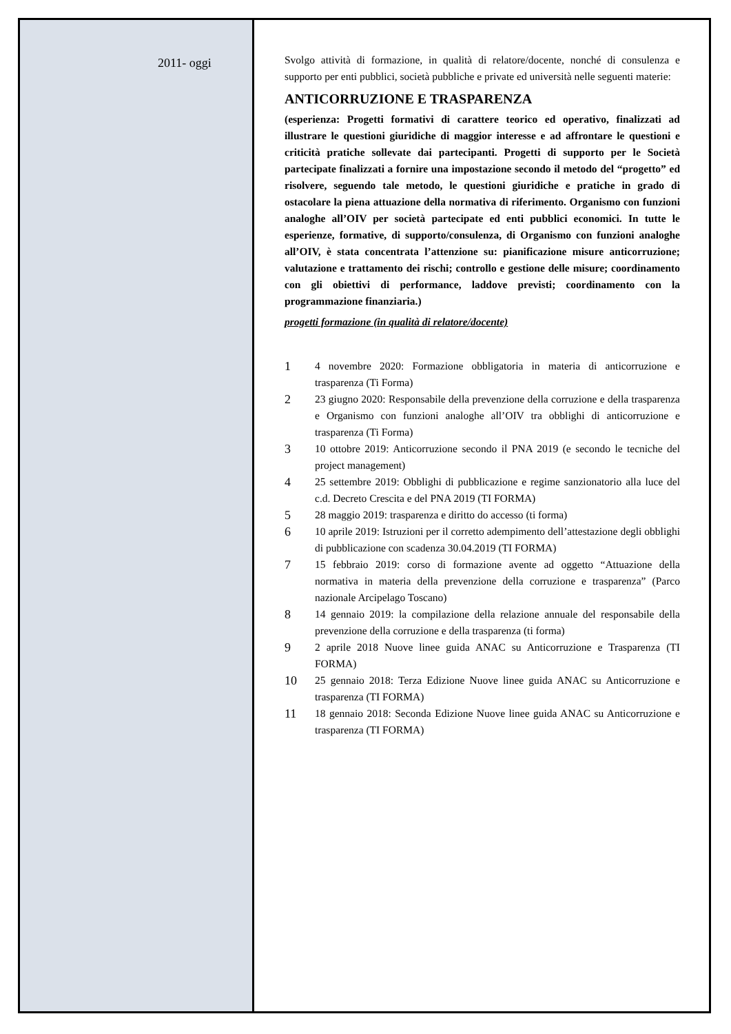2011- oggi
Svolgo attività di formazione, in qualità di relatore/docente, nonché di consulenza e supporto per enti pubblici, società pubbliche e private ed università nelle seguenti materie:
ANTICORRUZIONE E TRASPARENZA
(esperienza: Progetti formativi di carattere teorico ed operativo, finalizzati ad illustrare le questioni giuridiche di maggior interesse e ad affrontare le questioni e criticità pratiche sollevate dai partecipanti. Progetti di supporto per le Società partecipate finalizzati a fornire una impostazione secondo il metodo del “progetto” ed risolvere, seguendo tale metodo, le questioni giuridiche e pratiche in grado di ostacolare la piena attuazione della normativa di riferimento. Organismo con funzioni analoghe all’OIV per società partecipate ed enti pubblici economici. In tutte le esperienze, formative, di supporto/consulenza, di Organismo con funzioni analoghe all’OIV, è stata concentrata l’attenzione su: pianificazione misure anticorruzione; valutazione e trattamento dei rischi; controllo e gestione delle misure; coordinamento con gli obiettivi di performance, laddove previsti; coordinamento con la programmazione finanziaria.)
progetti formazione (in qualità di relatore/docente)
1 4 novembre 2020: Formazione obbligatoria in materia di anticorruzione e trasparenza (Ti Forma)
2 23 giugno 2020: Responsabile della prevenzione della corruzione e della trasparenza e Organismo con funzioni analoghe all’OIV tra obblighi di anticorruzione e trasparenza (Ti Forma)
3 10 ottobre 2019: Anticorruzione secondo il PNA 2019 (e secondo le tecniche del project management)
4 25 settembre 2019: Obblighi di pubblicazione e regime sanzionatorio alla luce del c.d. Decreto Crescita e del PNA 2019 (TI FORMA)
5 28 maggio 2019: trasparenza e diritto do accesso (ti forma)
6 10 aprile 2019: Istruzioni per il corretto adempimento dell’attestazione degli obblighi di pubblicazione con scadenza 30.04.2019 (TI FORMA)
7 15 febbraio 2019: corso di formazione avente ad oggetto “Attuazione della normativa in materia della prevenzione della corruzione e trasparenza” (Parco nazionale Arcipelago Toscano)
8 14 gennaio 2019: la compilazione della relazione annuale del responsabile della prevenzione della corruzione e della trasparenza (ti forma)
9 2 aprile 2018 Nuove linee guida ANAC su Anticorruzione e Trasparenza (TI FORMA)
10 25 gennaio 2018: Terza Edizione Nuove linee guida ANAC su Anticorruzione e trasparenza (TI FORMA)
11 18 gennaio 2018: Seconda Edizione Nuove linee guida ANAC su Anticorruzione e trasparenza (TI FORMA)